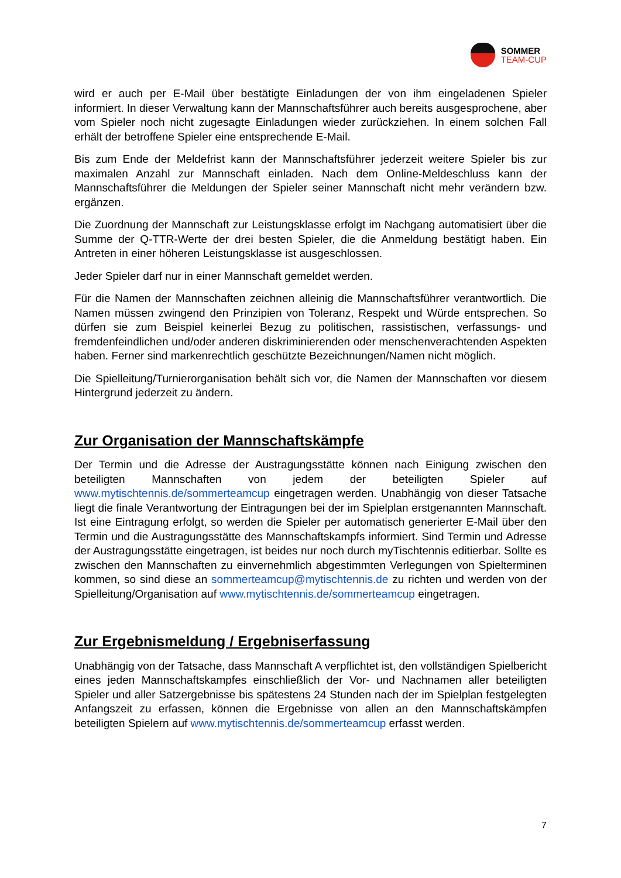SOMMER
TEAM-CUP
wird er auch per E-Mail über bestätigte Einladungen der von ihm eingeladenen Spieler informiert. In dieser Verwaltung kann der Mannschaftsführer auch bereits ausgesprochene, aber vom Spieler noch nicht zugesagte Einladungen wieder zurückziehen. In einem solchen Fall erhält der betroffene Spieler eine entsprechende E-Mail.
Bis zum Ende der Meldefrist kann der Mannschaftsführer jederzeit weitere Spieler bis zur maximalen Anzahl zur Mannschaft einladen. Nach dem Online-Meldeschluss kann der Mannschaftsführer die Meldungen der Spieler seiner Mannschaft nicht mehr verändern bzw. ergänzen.
Die Zuordnung der Mannschaft zur Leistungsklasse erfolgt im Nachgang automatisiert über die Summe der Q-TTR-Werte der drei besten Spieler, die die Anmeldung bestätigt haben. Ein Antreten in einer höheren Leistungsklasse ist ausgeschlossen.
Jeder Spieler darf nur in einer Mannschaft gemeldet werden.
Für die Namen der Mannschaften zeichnen alleinig die Mannschaftsführer verantwortlich. Die Namen müssen zwingend den Prinzipien von Toleranz, Respekt und Würde entsprechen. So dürfen sie zum Beispiel keinerlei Bezug zu politischen, rassistischen, verfassungs- und fremdenfeindlichen und/oder anderen diskriminierenden oder menschenverachtenden Aspekten haben. Ferner sind markenrechtlich geschützte Bezeichnungen/Namen nicht möglich.
Die Spielleitung/Turnierorganisation behält sich vor, die Namen der Mannschaften vor diesem Hintergrund jederzeit zu ändern.
Zur Organisation der Mannschaftskämpfe
Der Termin und die Adresse der Austragungsstätte können nach Einigung zwischen den beteiligten Mannschaften von jedem der beteiligten Spieler auf www.mytischtennis.de/sommerteamcup eingetragen werden. Unabhängig von dieser Tatsache liegt die finale Verantwortung der Eintragungen bei der im Spielplan erstgenannten Mannschaft. Ist eine Eintragung erfolgt, so werden die Spieler per automatisch generierter E-Mail über den Termin und die Austragungsstätte des Mannschaftskampfs informiert. Sind Termin und Adresse der Austragungsstätte eingetragen, ist beides nur noch durch myTischtennis editierbar. Sollte es zwischen den Mannschaften zu einvernehmlich abgestimmten Verlegungen von Spielterminen kommen, so sind diese an sommerteamcup@mytischtennis.de zu richten und werden von der Spielleitung/Organisation auf www.mytischtennis.de/sommerteamcup eingetragen.
Zur Ergebnismeldung / Ergebniserfassung
Unabhängig von der Tatsache, dass Mannschaft A verpflichtet ist, den vollständigen Spielbericht eines jeden Mannschaftskampfes einschließlich der Vor- und Nachnamen aller beteiligten Spieler und aller Satzergebnisse bis spätestens 24 Stunden nach der im Spielplan festgelegten Anfangszeit zu erfassen, können die Ergebnisse von allen an den Mannschaftskämpfen beteiligten Spielern auf www.mytischtennis.de/sommerteamcup erfasst werden.
7